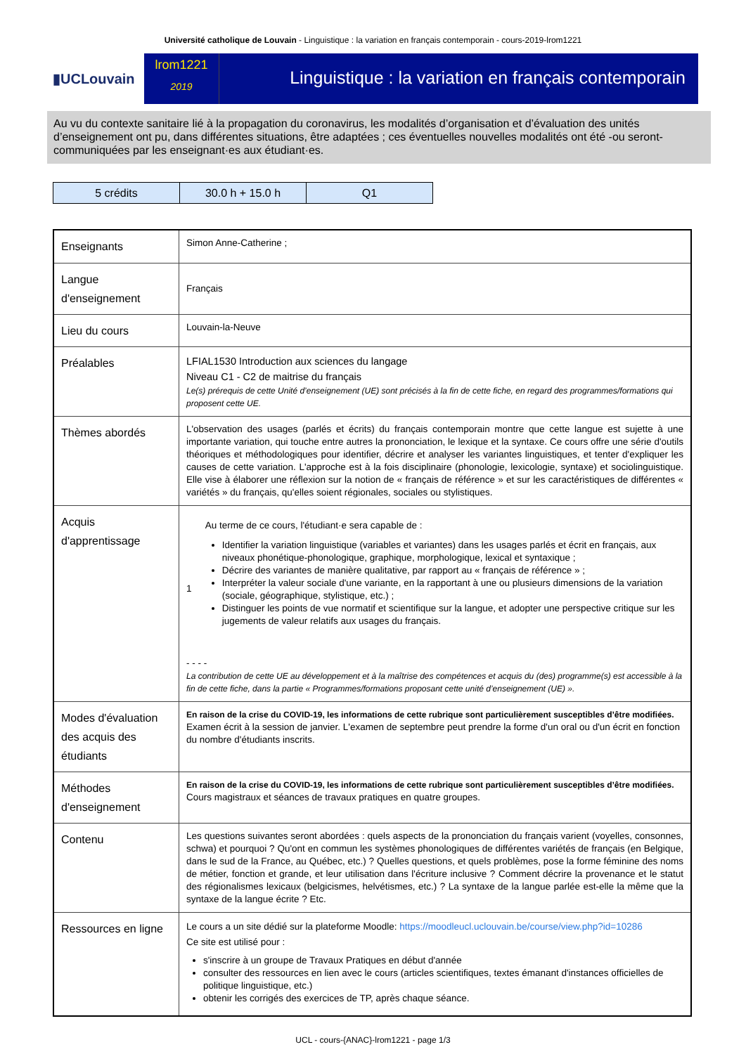Université catholique de Louvain - Linguistique : la variation en français contemporain - cours-2019-lrom1221
▮UCLouvain
lrom1221
2019
Linguistique : la variation en français contemporain
Au vu du contexte sanitaire lié à la propagation du coronavirus, les modalités d’organisation et d’évaluation des unités d’enseignement ont pu, dans différentes situations, être adaptées ; ces éventuelles nouvelles modalités ont été -ou seront- communiquées par les enseignant·es aux étudiant·es.
| 5 crédits | 30.0 h + 15.0 h | Q1 |
| Enseignants | Simon Anne-Catherine ; |
| Langue d'enseignement | Français |
| Lieu du cours | Louvain-la-Neuve |
| Préalables | LFIAL1530 Introduction aux sciences du langage Niveau C1 - C2 de maitrise du français Le(s) prérequis de cette Unité d’enseignement (UE) sont précisés à la fin de cette fiche, en regard des programmes/formations qui proposent cette UE. |
| Thèmes abordés | L'observation des usages (parlés et écrits) du français contemporain montre que cette langue est sujette à une importante variation, qui touche entre autres la prononciation, le lexique et la syntaxe. Ce cours offre une série d'outils théoriques et méthodologiques pour identifier, décrire et analyser les variantes linguistiques, et tenter d'expliquer les causes de cette variation. L'approche est à la fois disciplinaire (phonologie, lexicologie, syntaxe) et sociolinguistique. Elle vise à élaborer une réflexion sur la notion de « français de référence » et sur les caractéristiques de différentes « variétés » du français, qu'elles soient régionales, sociales ou stylistiques. |
| Acquis d'apprentissage | 1 Au terme de ce cours, l'étudiant·e sera capable de : Identifier la variation linguistique (variables et variantes) dans les usages parlés et écrit en français, aux niveaux phonétique-phonologique, graphique, morphologique, lexical et syntaxique ; Décrire des variantes de manière qualitative, par rapport au « français de référence » ; Interpréter la valeur sociale d'une variante, en la rapportant à une ou plusieurs dimensions de la variation (sociale, géographique, stylistique, etc.) ; Distinguer les points de vue normatif et scientifique sur la langue, et adopter une perspective critique sur les jugements de valeur relatifs aux usages du français. - - - - La contribution de cette UE au développement et à la maîtrise des compétences et acquis du (des) programme(s) est accessible à la fin de cette fiche, dans la partie « Programmes/formations proposant cette unité d’enseignement (UE) ». |
| Modes d'évaluation des acquis des étudiants | En raison de la crise du COVID-19, les informations de cette rubrique sont particulièrement susceptibles d’être modifiées. Examen écrit à la session de janvier. L'examen de septembre peut prendre la forme d'un oral ou d'un écrit en fonction du nombre d'étudiants inscrits. |
| Méthodes d'enseignement | En raison de la crise du COVID-19, les informations de cette rubrique sont particulièrement susceptibles d’être modifiées. Cours magistraux et séances de travaux pratiques en quatre groupes. |
| Contenu | Les questions suivantes seront abordées : quels aspects de la prononciation du français varient (voyelles, consonnes, schwa) et pourquoi ? Qu'ont en commun les systèmes phonologiques de différentes variétés de français (en Belgique, dans le sud de la France, au Québec, etc.) ? Quelles questions, et quels problèmes, pose la forme féminine des noms de métier, fonction et grande, et leur utilisation dans l'écriture inclusive ? Comment décrire la provenance et le statut des régionalismes lexicaux (belgicismes, helvétismes, etc.) ? La syntaxe de la langue parlée est-elle la même que la syntaxe de la langue écrite ? Etc. |
| Ressources en ligne | Le cours a un site dédié sur la plateforme Moodle: https://moodleucl.uclouvain.be/course/view.php?id=10286 Ce site est utilisé pour : s'inscrire à un groupe de Travaux Pratiques en début d'année consulter des ressources en lien avec le cours (articles scientifiques, textes émanant d'instances officielles de politique linguistique, etc.) obtenir les corrigés des exercices de TP, après chaque séance. |
UCL - cours-{ANAC}-lrom1221 - page 1/3